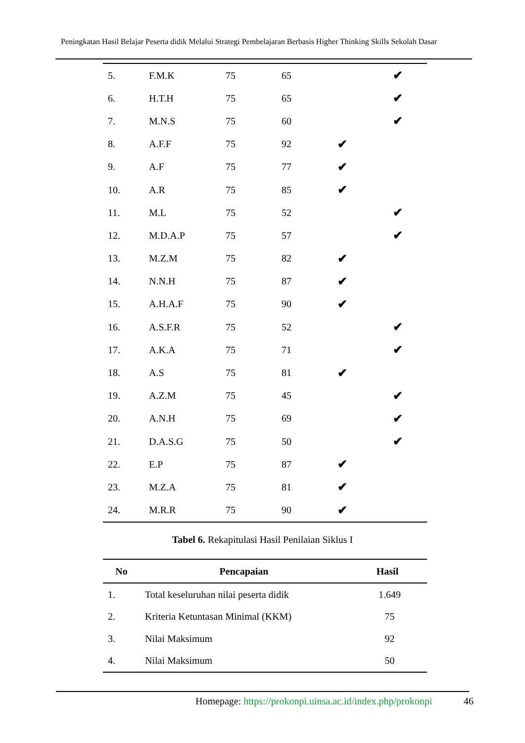Peningkatan Hasil Belajar Peserta didik Melalui Strategi Pembelajaran Berbasis Higher Thinking Skills Sekolah Dasar
| 5. | F.M.K | 75 | 65 | | ✔ |
| 6. | H.T.H | 75 | 65 | | ✔ |
| 7. | M.N.S | 75 | 60 | | ✔ |
| 8. | A.F.F | 75 | 92 | ✔ | |
| 9. | A.F | 75 | 77 | ✔ | |
| 10. | A.R | 75 | 85 | ✔ | |
| 11. | M.L | 75 | 52 | | ✔ |
| 12. | M.D.A.P | 75 | 57 | | ✔ |
| 13. | M.Z.M | 75 | 82 | ✔ | |
| 14. | N.N.H | 75 | 87 | ✔ | |
| 15. | A.H.A.F | 75 | 90 | ✔ | |
| 16. | A.S.F.R | 75 | 52 | | ✔ |
| 17. | A.K.A | 75 | 71 | | ✔ |
| 18. | A.S | 75 | 81 | ✔ | |
| 19. | A.Z.M | 75 | 45 | | ✔ |
| 20. | A.N.H | 75 | 69 | | ✔ |
| 21. | D.A.S.G | 75 | 50 | | ✔ |
| 22. | E.P | 75 | 87 | ✔ | |
| 23. | M.Z.A | 75 | 81 | ✔ | |
| 24. | M.R.R | 75 | 90 | ✔ | |
Tabel 6. Rekapitulasi Hasil Penilaian Siklus I
| No | Pencapaian | Hasil |
| --- | --- | --- |
| 1. | Total keseluruhan nilai peserta didik | 1.649 |
| 2. | Kriteria Ketuntasan Minimal (KKM) | 75 |
| 3. | Nilai Maksimum | 92 |
| 4. | Nilai Maksimum | 50 |
Homepage: https://prokonpi.uinsa.ac.id/index.php/prokonpi
46